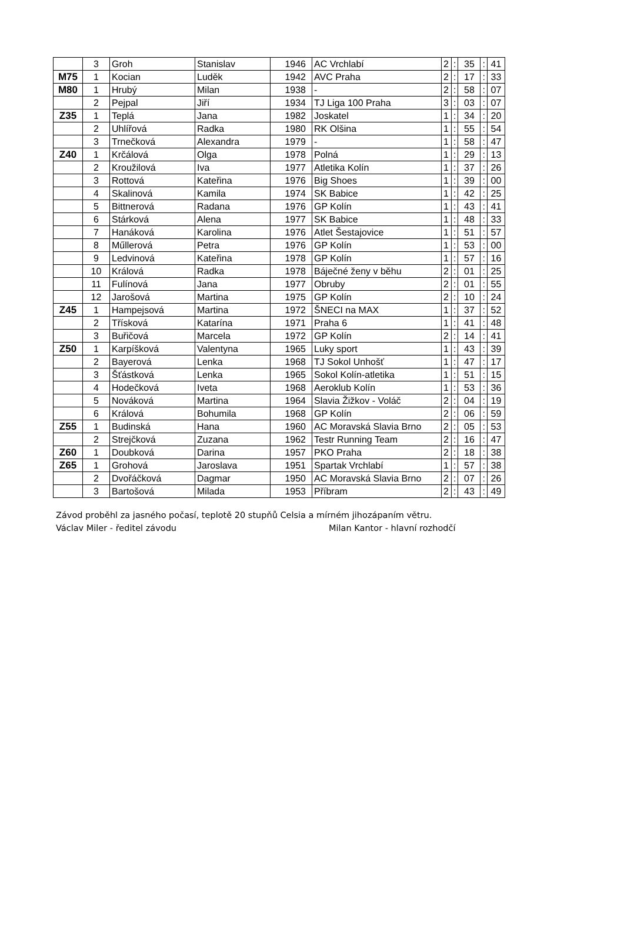| | 3 | Groh | Stanislav | 1946 | AC Vrchlabí | 2 | : | 35 | : | 41 |
| M75 | 1 | Kocian | Luděk | 1942 | AVC Praha | 2 | : | 17 | : | 33 |
| M80 | 1 | Hrubý | Milan | 1938 | - | 2 | : | 58 | : | 07 |
| | 2 | Pejpal | Jiří | 1934 | TJ Liga 100 Praha | 3 | : | 03 | : | 07 |
| Z35 | 1 | Teplá | Jana | 1982 | Joskatel | 1 | : | 34 | : | 20 |
| | 2 | Uhlířová | Radka | 1980 | RK Olšina | 1 | : | 55 | : | 54 |
| | 3 | Trnečková | Alexandra | 1979 | - | 1 | : | 58 | : | 47 |
| Z40 | 1 | Krčálová | Olga | 1978 | Polná | 1 | : | 29 | : | 13 |
| | 2 | Kroužilová | Iva | 1977 | Atletika Kolín | 1 | : | 37 | : | 26 |
| | 3 | Rottová | Kateřina | 1976 | Big Shoes | 1 | : | 39 | : | 00 |
| | 4 | Skalinová | Kamila | 1974 | SK Babice | 1 | : | 42 | : | 25 |
| | 5 | Bittnerová | Radana | 1976 | GP Kolín | 1 | : | 43 | : | 41 |
| | 6 | Stárková | Alena | 1977 | SK Babice | 1 | : | 48 | : | 33 |
| | 7 | Hanáková | Karolina | 1976 | Atlet Šestajovice | 1 | : | 51 | : | 57 |
| | 8 | Műllerová | Petra | 1976 | GP Kolín | 1 | : | 53 | : | 00 |
| | 9 | Ledvinová | Kateřina | 1978 | GP Kolín | 1 | : | 57 | : | 16 |
| | 10 | Králová | Radka | 1978 | Báječné ženy v běhu | 2 | : | 01 | : | 25 |
| | 11 | Fulínová | Jana | 1977 | Obruby | 2 | : | 01 | : | 55 |
| | 12 | Jarošová | Martina | 1975 | GP Kolín | 2 | : | 10 | : | 24 |
| Z45 | 1 | Hampejsová | Martina | 1972 | ŠNECI na MAX | 1 | : | 37 | : | 52 |
| | 2 | Třísková | Katarína | 1971 | Praha 6 | 1 | : | 41 | : | 48 |
| | 3 | Buřičová | Marcela | 1972 | GP Kolín | 2 | : | 14 | : | 41 |
| Z50 | 1 | Karpíšková | Valentyna | 1965 | Luky sport | 1 | : | 43 | : | 39 |
| | 2 | Bayerová | Lenka | 1968 | TJ Sokol Unhošť | 1 | : | 47 | : | 17 |
| | 3 | Šťástková | Lenka | 1965 | Sokol Kolín-atletika | 1 | : | 51 | : | 15 |
| | 4 | Hodečková | Iveta | 1968 | Aeroklub Kolín | 1 | : | 53 | : | 36 |
| | 5 | Nováková | Martina | 1964 | Slavia Žižkov - Voláč | 2 | : | 04 | : | 19 |
| | 6 | Králová | Bohumila | 1968 | GP Kolín | 2 | : | 06 | : | 59 |
| Z55 | 1 | Budinská | Hana | 1960 | AC Moravská Slavia Brno | 2 | : | 05 | : | 53 |
| | 2 | Strejčková | Zuzana | 1962 | Testr Running Team | 2 | : | 16 | : | 47 |
| Z60 | 1 | Doubková | Darina | 1957 | PKO Praha | 2 | : | 18 | : | 38 |
| Z65 | 1 | Grohová | Jaroslava | 1951 | Spartak Vrchlabí | 1 | : | 57 | : | 38 |
| | 2 | Dvořáčková | Dagmar | 1950 | AC Moravská Slavia Brno | 2 | : | 07 | : | 26 |
| | 3 | Bartošová | Milada | 1953 | Příbram | 2 | : | 43 | : | 49 |
Závod proběhl za jasného počasí, teplotě 20 stupňů Celsia a mírném jihozápaním větru.
Václav Miler - ředitel závodu Milan Kantor - hlavní rozhodčí